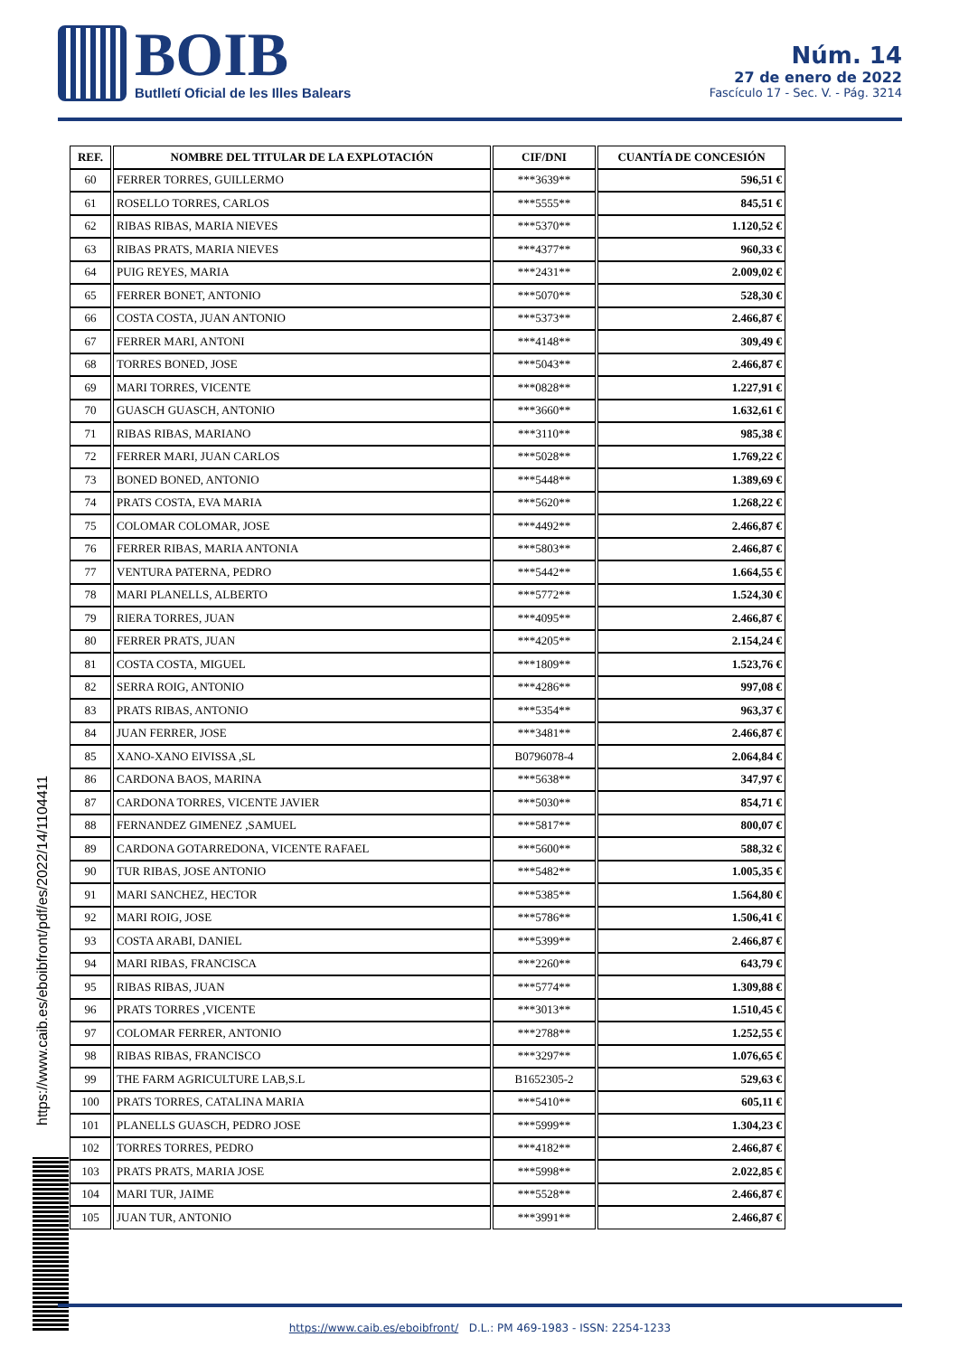BOIB
Butlletí Oficial de les Illes Balears
Núm. 14
27 de enero de 2022
Fascículo 17 - Sec. V. - Pág. 3214
| REF. | NOMBRE DEL TITULAR DE LA EXPLOTACIÓN | CIF/DNI | CUANTÍA DE CONCESIÓN |
| --- | --- | --- | --- |
| 60 | FERRER TORRES, GUILLERMO | ***3639** | 596,51 € |
| 61 | ROSELLO TORRES, CARLOS | ***5555** | 845,51 € |
| 62 | RIBAS RIBAS, MARIA NIEVES | ***5370** | 1.120,52 € |
| 63 | RIBAS PRATS, MARIA NIEVES | ***4377** | 960,33 € |
| 64 | PUIG REYES, MARIA | ***2431** | 2.009,02 € |
| 65 | FERRER BONET, ANTONIO | ***5070** | 528,30 € |
| 66 | COSTA COSTA, JUAN ANTONIO | ***5373** | 2.466,87 € |
| 67 | FERRER MARI, ANTONI | ***4148** | 309,49 € |
| 68 | TORRES BONED, JOSE | ***5043** | 2.466,87 € |
| 69 | MARI TORRES, VICENTE | ***0828** | 1.227,91 € |
| 70 | GUASCH GUASCH, ANTONIO | ***3660** | 1.632,61 € |
| 71 | RIBAS RIBAS, MARIANO | ***3110** | 985,38 € |
| 72 | FERRER MARI, JUAN CARLOS | ***5028** | 1.769,22 € |
| 73 | BONED BONED, ANTONIO | ***5448** | 1.389,69 € |
| 74 | PRATS COSTA, EVA MARIA | ***5620** | 1.268,22 € |
| 75 | COLOMAR COLOMAR, JOSE | ***4492** | 2.466,87 € |
| 76 | FERRER RIBAS, MARIA ANTONIA | ***5803** | 2.466,87 € |
| 77 | VENTURA PATERNA, PEDRO | ***5442** | 1.664,55 € |
| 78 | MARI PLANELLS, ALBERTO | ***5772** | 1.524,30 € |
| 79 | RIERA TORRES, JUAN | ***4095** | 2.466,87 € |
| 80 | FERRER PRATS, JUAN | ***4205** | 2.154,24 € |
| 81 | COSTA COSTA, MIGUEL | ***1809** | 1.523,76 € |
| 82 | SERRA ROIG, ANTONIO | ***4286** | 997,08 € |
| 83 | PRATS RIBAS, ANTONIO | ***5354** | 963,37 € |
| 84 | JUAN FERRER, JOSE | ***3481** | 2.466,87 € |
| 85 | XANO-XANO EIVISSA ,SL | B0796078-4 | 2.064,84 € |
| 86 | CARDONA BAOS, MARINA | ***5638** | 347,97 € |
| 87 | CARDONA TORRES, VICENTE JAVIER | ***5030** | 854,71 € |
| 88 | FERNANDEZ GIMENEZ ,SAMUEL | ***5817** | 800,07 € |
| 89 | CARDONA GOTARREDONA, VICENTE RAFAEL | ***5600** | 588,32 € |
| 90 | TUR RIBAS, JOSE ANTONIO | ***5482** | 1.005,35 € |
| 91 | MARI SANCHEZ, HECTOR | ***5385** | 1.564,80 € |
| 92 | MARI ROIG, JOSE | ***5786** | 1.506,41 € |
| 93 | COSTA ARABI, DANIEL | ***5399** | 2.466,87 € |
| 94 | MARI RIBAS, FRANCISCA | ***2260** | 643,79 € |
| 95 | RIBAS RIBAS, JUAN | ***5774** | 1.309,88 € |
| 96 | PRATS TORRES ,VICENTE | ***3013** | 1.510,45 € |
| 97 | COLOMAR FERRER, ANTONIO | ***2788** | 1.252,55 € |
| 98 | RIBAS RIBAS, FRANCISCO | ***3297** | 1.076,65 € |
| 99 | THE FARM AGRICULTURE LAB,S.L | B1652305-2 | 529,63 € |
| 100 | PRATS TORRES, CATALINA MARIA | ***5410** | 605,11 € |
| 101 | PLANELLS GUASCH, PEDRO JOSE | ***5999** | 1.304,23 € |
| 102 | TORRES TORRES, PEDRO | ***4182** | 2.466,87 € |
| 103 | PRATS PRATS, MARIA JOSE | ***5998** | 2.022,85 € |
| 104 | MARI TUR, JAIME | ***5528** | 2.466,87 € |
| 105 | JUAN TUR, ANTONIO | ***3991** | 2.466,87 € |
https://www.caib.es/eboibfront/pdf/es/2022/14/1104411
https://www.caib.es/eboibfront/ D.L.: PM 469-1983 - ISSN: 2254-1233